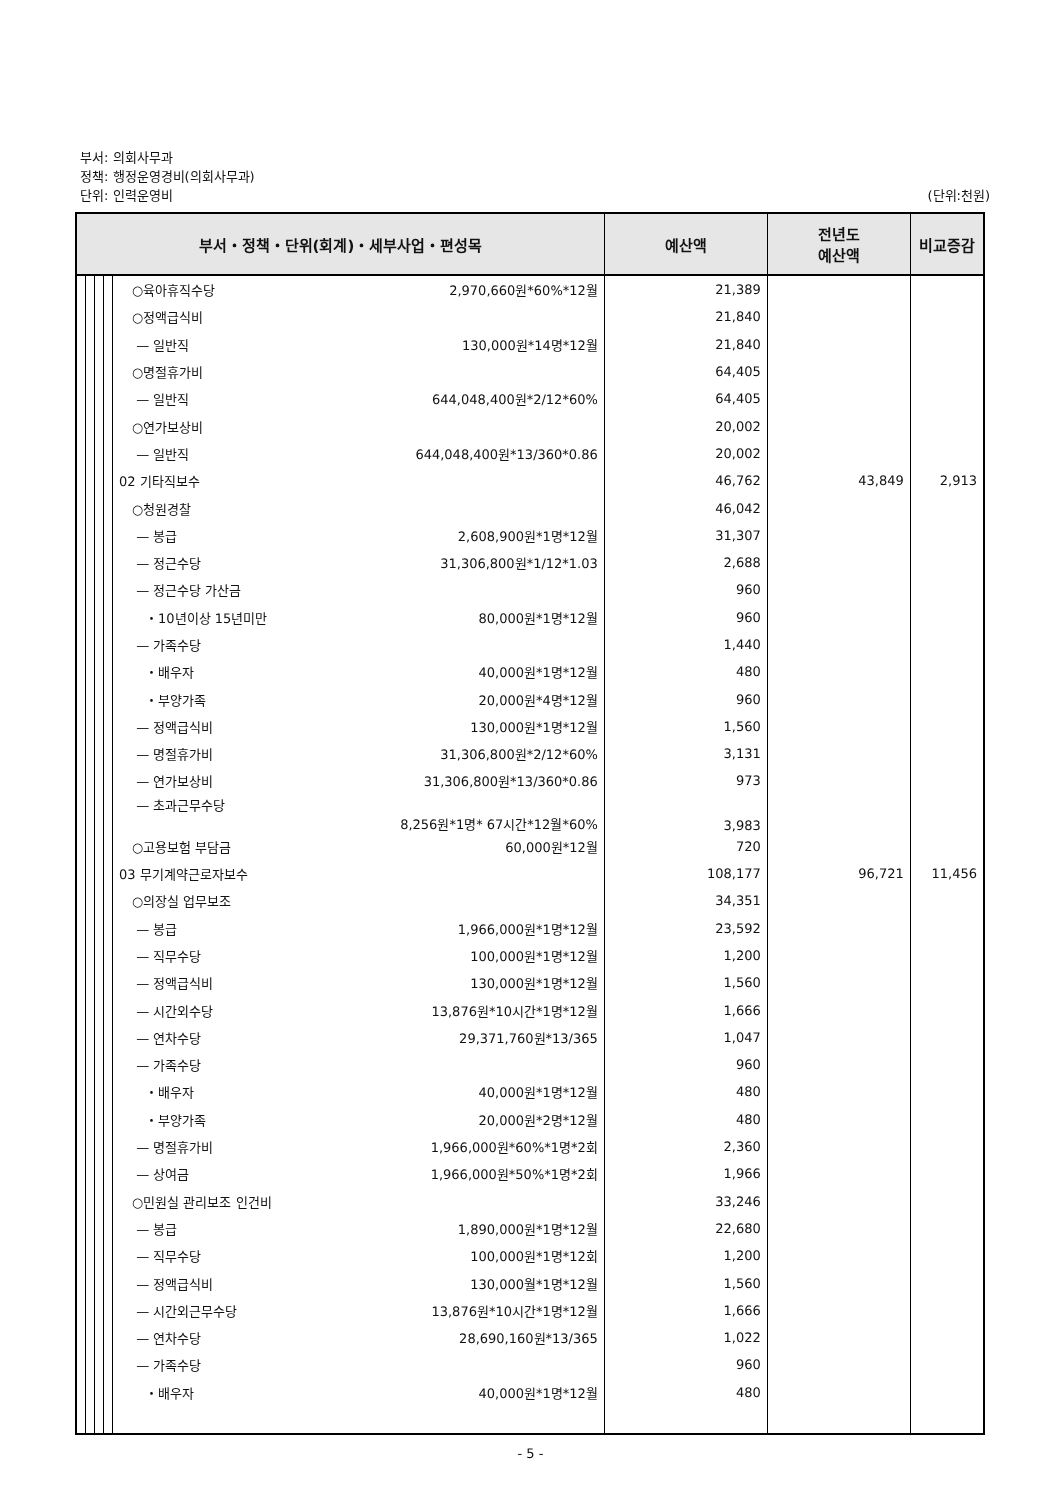부서: 의회사무과
정책: 행정운영경비(의회사무과)
단위: 인력운영비 (단위:천원)
| 부서・정책・단위(회계)・세부사업・편성목 | | | | | 예산액 | 전년도 예산액 | 비교증감 |
| --- | --- | --- | --- | --- | --- | --- | --- |
| | | | | ○육아휴직수당 2,970,660원*60%*12월 | 21,389 | | |
| | | | | ○정액급식비 | 21,840 | | |
| | | | | — 일반직 130,000원*14명*12월 | 21,840 | | |
| | | | | ○명절휴가비 | 64,405 | | |
| | | | | — 일반직 644,048,400원*2/12*60% | 64,405 | | |
| | | | | ○연가보상비 | 20,002 | | |
| | | | | — 일반직 644,048,400원*13/360*0.86 | 20,002 | | |
| | | | | 02 기타직보수 | 46,762 | 43,849 | 2,913 |
| | | | | ○청원경찰 | 46,042 | | |
| | | | | — 봉급 2,608,900원*1명*12월 | 31,307 | | |
| | | | | — 정근수당 31,306,800원*1/12*1.03 | 2,688 | | |
| | | | | — 정근수당 가산금 | 960 | | |
| | | | | ・10년이상 15년미만 80,000원*1명*12월 | 960 | | |
| | | | | — 가족수당 | 1,440 | | |
| | | | | ・배우자 40,000원*1명*12월 | 480 | | |
| | | | | ・부양가족 20,000원*4명*12월 | 960 | | |
| | | | | — 정액급식비 130,000원*1명*12월 | 1,560 | | |
| | | | | — 명절휴가비 31,306,800원*2/12*60% | 3,131 | | |
| | | | | — 연가보상비 31,306,800원*13/360*0.86 | 973 | | |
| | | | | — 초과근무수당 8,256원*1명* 67시간*12월*60% | 3,983 | | |
| | | | | ○고용보험 부담금 60,000원*12월 | 720 | | |
| | | | | 03 무기계약근로자보수 | 108,177 | 96,721 | 11,456 |
| | | | | ○의장실 업무보조 | 34,351 | | |
| | | | | — 봉급 1,966,000원*1명*12월 | 23,592 | | |
| | | | | — 직무수당 100,000원*1명*12월 | 1,200 | | |
| | | | | — 정액급식비 130,000원*1명*12월 | 1,560 | | |
| | | | | — 시간외수당 13,876원*10시간*1명*12월 | 1,666 | | |
| | | | | — 연차수당 29,371,760원*13/365 | 1,047 | | |
| | | | | — 가족수당 | 960 | | |
| | | | | ・배우자 40,000원*1명*12월 | 480 | | |
| | | | | ・부양가족 20,000원*2명*12월 | 480 | | |
| | | | | — 명절휴가비 1,966,000원*60%*1명*2회 | 2,360 | | |
| | | | | — 상여금 1,966,000원*50%*1명*2회 | 1,966 | | |
| | | | | ○민원실 관리보조 인건비 | 33,246 | | |
| | | | | — 봉급 1,890,000원*1명*12월 | 22,680 | | |
| | | | | — 직무수당 100,000원*1명*12회 | 1,200 | | |
| | | | | — 정액급식비 130,000월*1명*12월 | 1,560 | | |
| | | | | — 시간외근무수당 13,876원*10시간*1명*12월 | 1,666 | | |
| | | | | — 연차수당 28,690,160원*13/365 | 1,022 | | |
| | | | | — 가족수당 | 960 | | |
| | | | | ・배우자 40,000원*1명*12월 | 480 | | |
- 5 -